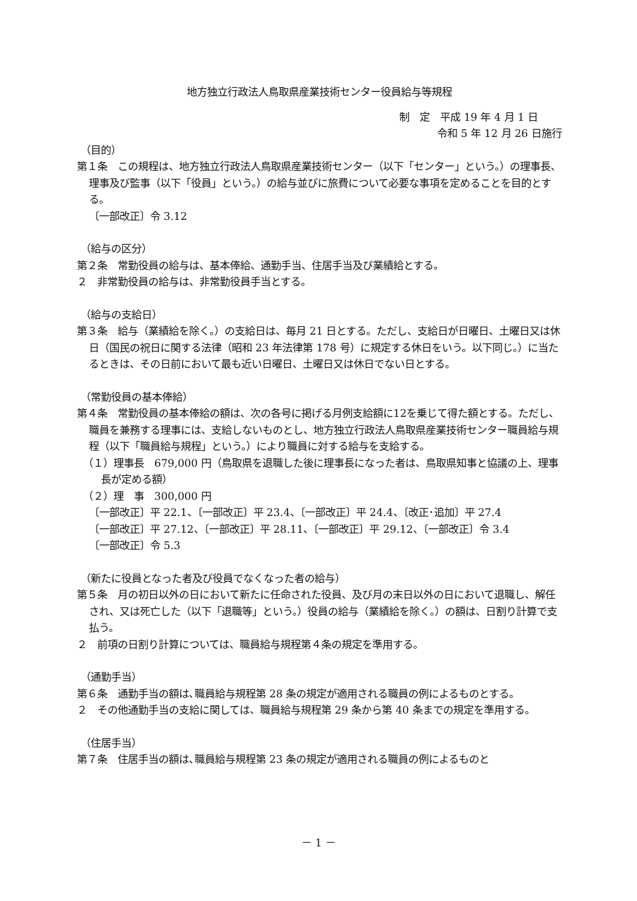地方独立行政法人鳥取県産業技術センター役員給与等規程
制　定　平成 19 年 4 月 1 日
令和 5 年 12 月 26 日施行
（目的）
第１条　この規程は、地方独立行政法人鳥取県産業技術センター（以下「センター」という。）の理事長、理事及び監事（以下「役員」という。）の給与並びに旅費について必要な事項を定めることを目的とする。
〔一部改正〕令 3.12
（給与の区分）
第２条　常勤役員の給与は、基本俸給、通勤手当、住居手当及び業績給とする。
２　非常勤役員の給与は、非常勤役員手当とする。
（給与の支給日）
第３条　給与（業績給を除く。）の支給日は、毎月 21 日とする。ただし、支給日が日曜日、土曜日又は休日（国民の祝日に関する法律（昭和 23 年法律第 178 号）に規定する休日をいう。以下同じ。）に当たるときは、その日前において最も近い日曜日、土曜日又は休日でない日とする。
（常勤役員の基本俸給）
第４条　常勤役員の基本俸給の額は、次の各号に掲げる月例支給額に12を乗じて得た額とする。ただし、職員を兼務する理事には、支給しないものとし、地方独立行政法人鳥取県産業技術センター職員給与規程（以下「職員給与規程」という。）により職員に対する給与を支給する。
（１）理事長　679,000 円（鳥取県を退職した後に理事長になった者は、鳥取県知事と協議の上、理事長が定める額）
（２）理　事　300,000 円
〔一部改正〕平 22.1、〔一部改正〕平 23.4、〔一部改正〕平 24.4、〔改正･追加〕平 27.4
〔一部改正〕平 27.12、〔一部改正〕平 28.11、〔一部改正〕平 29.12、〔一部改正〕令 3.4
〔一部改正〕令 5.3
（新たに役員となった者及び役員でなくなった者の給与）
第５条　月の初日以外の日において新たに任命された役員、及び月の末日以外の日において退職し、解任され、又は死亡した（以下「退職等」という。）役員の給与（業績給を除く。）の額は、日割り計算で支払う。
２　前項の日割り計算については、職員給与規程第４条の規定を準用する。
（通勤手当）
第６条　通勤手当の額は､職員給与規程第 28 条の規定が適用される職員の例によるものとする。
２　その他通勤手当の支給に関しては、職員給与規程第 29 条から第 40 条までの規定を準用する。
（住居手当）
第７条　住居手当の額は､職員給与規程第 23 条の規定が適用される職員の例によるものと
－ 1 －